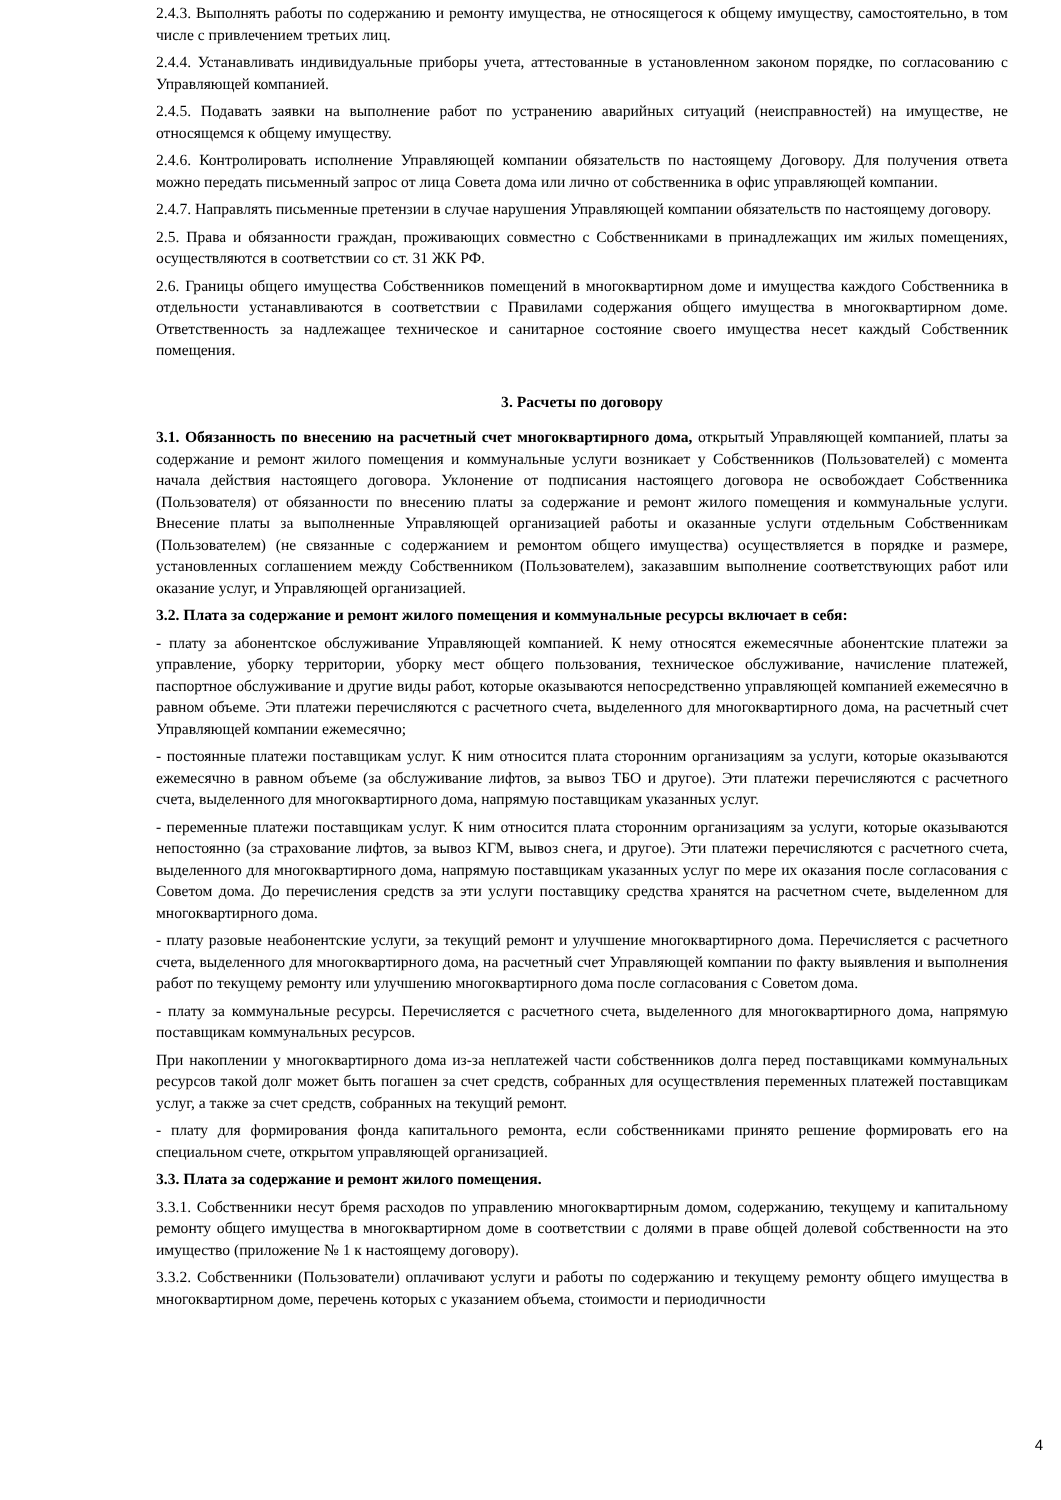2.4.3. Выполнять работы по содержанию и ремонту имущества, не относящегося к общему имуществу, самостоятельно, в том числе с привлечением третьих лиц.
2.4.4. Устанавливать индивидуальные приборы учета, аттестованные в установленном законом порядке, по согласованию с Управляющей компанией.
2.4.5. Подавать заявки на выполнение работ по устранению аварийных ситуаций (неисправностей) на имуществе, не относящемся к общему имуществу.
2.4.6. Контролировать исполнение Управляющей компании обязательств по настоящему Договору. Для получения ответа можно передать письменный запрос от лица Совета дома или лично от собственника в офис управляющей компании.
2.4.7. Направлять письменные претензии в случае нарушения Управляющей компании обязательств по настоящему договору.
2.5. Права и обязанности граждан, проживающих совместно с Собственниками в принадлежащих им жилых помещениях, осуществляются в соответствии со ст. 31 ЖК РФ.
2.6. Границы общего имущества Собственников помещений в многоквартирном доме и имущества каждого Собственника в отдельности устанавливаются в соответствии с Правилами содержания общего имущества в многоквартирном доме. Ответственность за надлежащее техническое и санитарное состояние своего имущества несет каждый Собственник помещения.
3. Расчеты по договору
3.1. Обязанность по внесению на расчетный счет многоквартирного дома, открытый Управляющей компанией, платы за содержание и ремонт жилого помещения и коммунальные услуги возникает у Собственников (Пользователей) с момента начала действия настоящего договора. Уклонение от подписания настоящего договора не освобождает Собственника (Пользователя) от обязанности по внесению платы за содержание и ремонт жилого помещения и коммунальные услуги. Внесение платы за выполненные Управляющей организацией работы и оказанные услуги отдельным Собственникам (Пользователем) (не связанные с содержанием и ремонтом общего имущества) осуществляется в порядке и размере, установленных соглашением между Собственником (Пользователем), заказавшим выполнение соответствующих работ или оказание услуг, и Управляющей организацией.
3.2. Плата за содержание и ремонт жилого помещения и коммунальные ресурсы включает в себя:
- плату за абонентское обслуживание Управляющей компанией. К нему относятся ежемесячные абонентские платежи за управление, уборку территории, уборку мест общего пользования, техническое обслуживание, начисление платежей, паспортное обслуживание и другие виды работ, которые оказываются непосредственно управляющей компанией ежемесячно в равном объеме. Эти платежи перечисляются с расчетного счета, выделенного для многоквартирного дома, на расчетный счет Управляющей компании ежемесячно;
- постоянные платежи поставщикам услуг. К ним относится плата сторонним организациям за услуги, которые оказываются ежемесячно в равном объеме (за обслуживание лифтов, за вывоз ТБО и другое). Эти платежи перечисляются с расчетного счета, выделенного для многоквартирного дома, напрямую поставщикам указанных услуг.
- переменные платежи поставщикам услуг. К ним относится плата сторонним организациям за услуги, которые оказываются непостоянно (за страхование лифтов, за вывоз КГМ, вывоз снега, и другое). Эти платежи перечисляются с расчетного счета, выделенного для многоквартирного дома, напрямую поставщикам указанных услуг по мере их оказания после согласования с Советом дома. До перечисления средств за эти услуги поставщику средства хранятся на расчетном счете, выделенном для многоквартирного дома.
- плату разовые неабонентские услуги, за текущий ремонт и улучшение многоквартирного дома. Перечисляется с расчетного счета, выделенного для многоквартирного дома, на расчетный счет Управляющей компании по факту выявления и выполнения работ по текущему ремонту или улучшению многоквартирного дома после согласования с Советом дома.
- плату за коммунальные ресурсы. Перечисляется с расчетного счета, выделенного для многоквартирного дома, напрямую поставщикам коммунальных ресурсов.
При накоплении у многоквартирного дома из-за неплатежей части собственников долга перед поставщиками коммунальных ресурсов такой долг может быть погашен за счет средств, собранных для осуществления переменных платежей поставщикам услуг, а также за счет средств, собранных на текущий ремонт.
- плату для формирования фонда капитального ремонта, если собственниками принято решение формировать его на специальном счете, открытом управляющей организацией.
3.3. Плата за содержание и ремонт жилого помещения.
3.3.1. Собственники несут бремя расходов по управлению многоквартирным домом, содержанию, текущему и капитальному ремонту общего имущества в многоквартирном доме в соответствии с долями в праве общей долевой собственности на это имущество (приложение № 1 к настоящему договору).
3.3.2. Собственники (Пользователи) оплачивают услуги и работы по содержанию и текущему ремонту общего имущества в многоквартирном доме, перечень которых с указанием объема, стоимости и периодичности
4